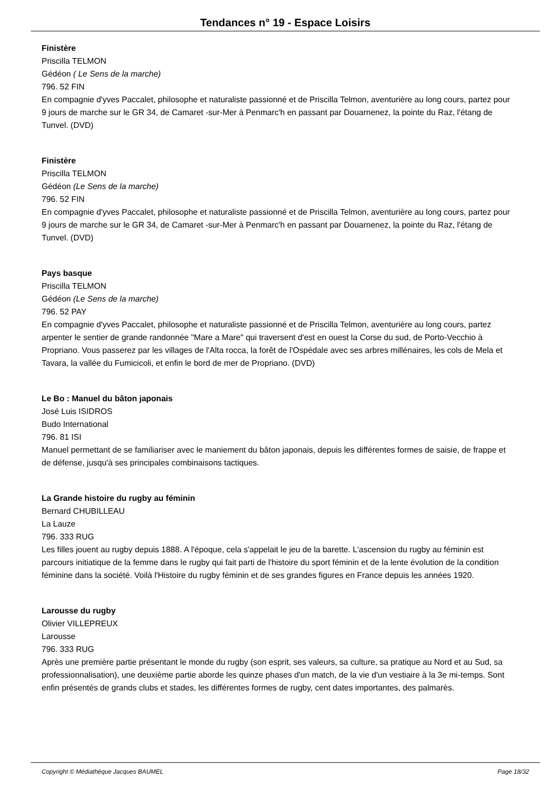Tendances n° 19 - Espace Loisirs
Finistère
Priscilla TELMON
Gédéon ( Le Sens de la marche)
796. 52 FIN
En compagnie d'yves Paccalet, philosophe et naturaliste passionné et de Priscilla Telmon, aventurière au long cours, partez pour 9 jours de marche sur le GR 34, de Camaret -sur-Mer à Penmarc'h en passant par Douarnenez, la pointe du Raz, l'étang de Tunvel. (DVD)
Finistère
Priscilla TELMON
Gédéon (Le Sens de la marche)
796. 52 FIN
En compagnie d'yves Paccalet, philosophe et naturaliste passionné et de Priscilla Telmon, aventurière au long cours, partez pour 9 jours de marche sur le GR 34, de Camaret -sur-Mer à Penmarc'h en passant par Douarnenez, la pointe du Raz, l'étang de Tunvel. (DVD)
Pays basque
Priscilla TELMON
Gédéon (Le Sens de la marche)
796. 52 PAY
En compagnie d'yves Paccalet, philosophe et naturaliste passionné et de Priscilla Telmon, aventurière au long cours, partez arpenter le sentier de grande randonnée "Mare a Mare" qui traversent d'est en ouest la Corse du sud, de Porto-Vecchio à Propriano. Vous passerez par les villages de l'Alta rocca, la forêt de l'Ospédale avec ses arbres millénaires, les cols de Mela et Tavara, la vallée du Fumicicoli, et enfin le bord de mer de Propriano. (DVD)
Le Bo : Manuel du bâton japonais
José Luis ISIDROS
Budo International
796. 81 ISI
Manuel permettant de se familiariser avec le maniement du bâton japonais, depuis les différentes formes de saisie, de frappe et de défense, jusqu'à ses principales combinaisons tactiques.
La Grande histoire du rugby au féminin
Bernard CHUBILLEAU
La Lauze
796. 333 RUG
Les filles jouent au rugby depuis 1888. A l'époque, cela s'appelait le jeu de la barette. L'ascension du rugby au féminin est parcours initiatique de la femme dans le rugby qui fait parti de l'histoire du sport féminin et de la lente évolution de la condition féminine dans la société. Voilà l'Histoire du rugby féminin et de ses grandes figures en France depuis les années 1920.
Larousse du rugby
Olivier VILLEPREUX
Larousse
796. 333 RUG
Après une première partie présentant le monde du rugby (son esprit, ses valeurs, sa culture, sa pratique au Nord et au Sud, sa professionnalisation), une deuxième partie aborde les quinze phases d'un match, de la vie d'un vestiaire à la 3e mi-temps. Sont enfin présentés de grands clubs et stades, les différentes formes de rugby, cent dates importantes, des palmarès.
Copyright © Médiathèque Jacques BAUMEL Page 18/32